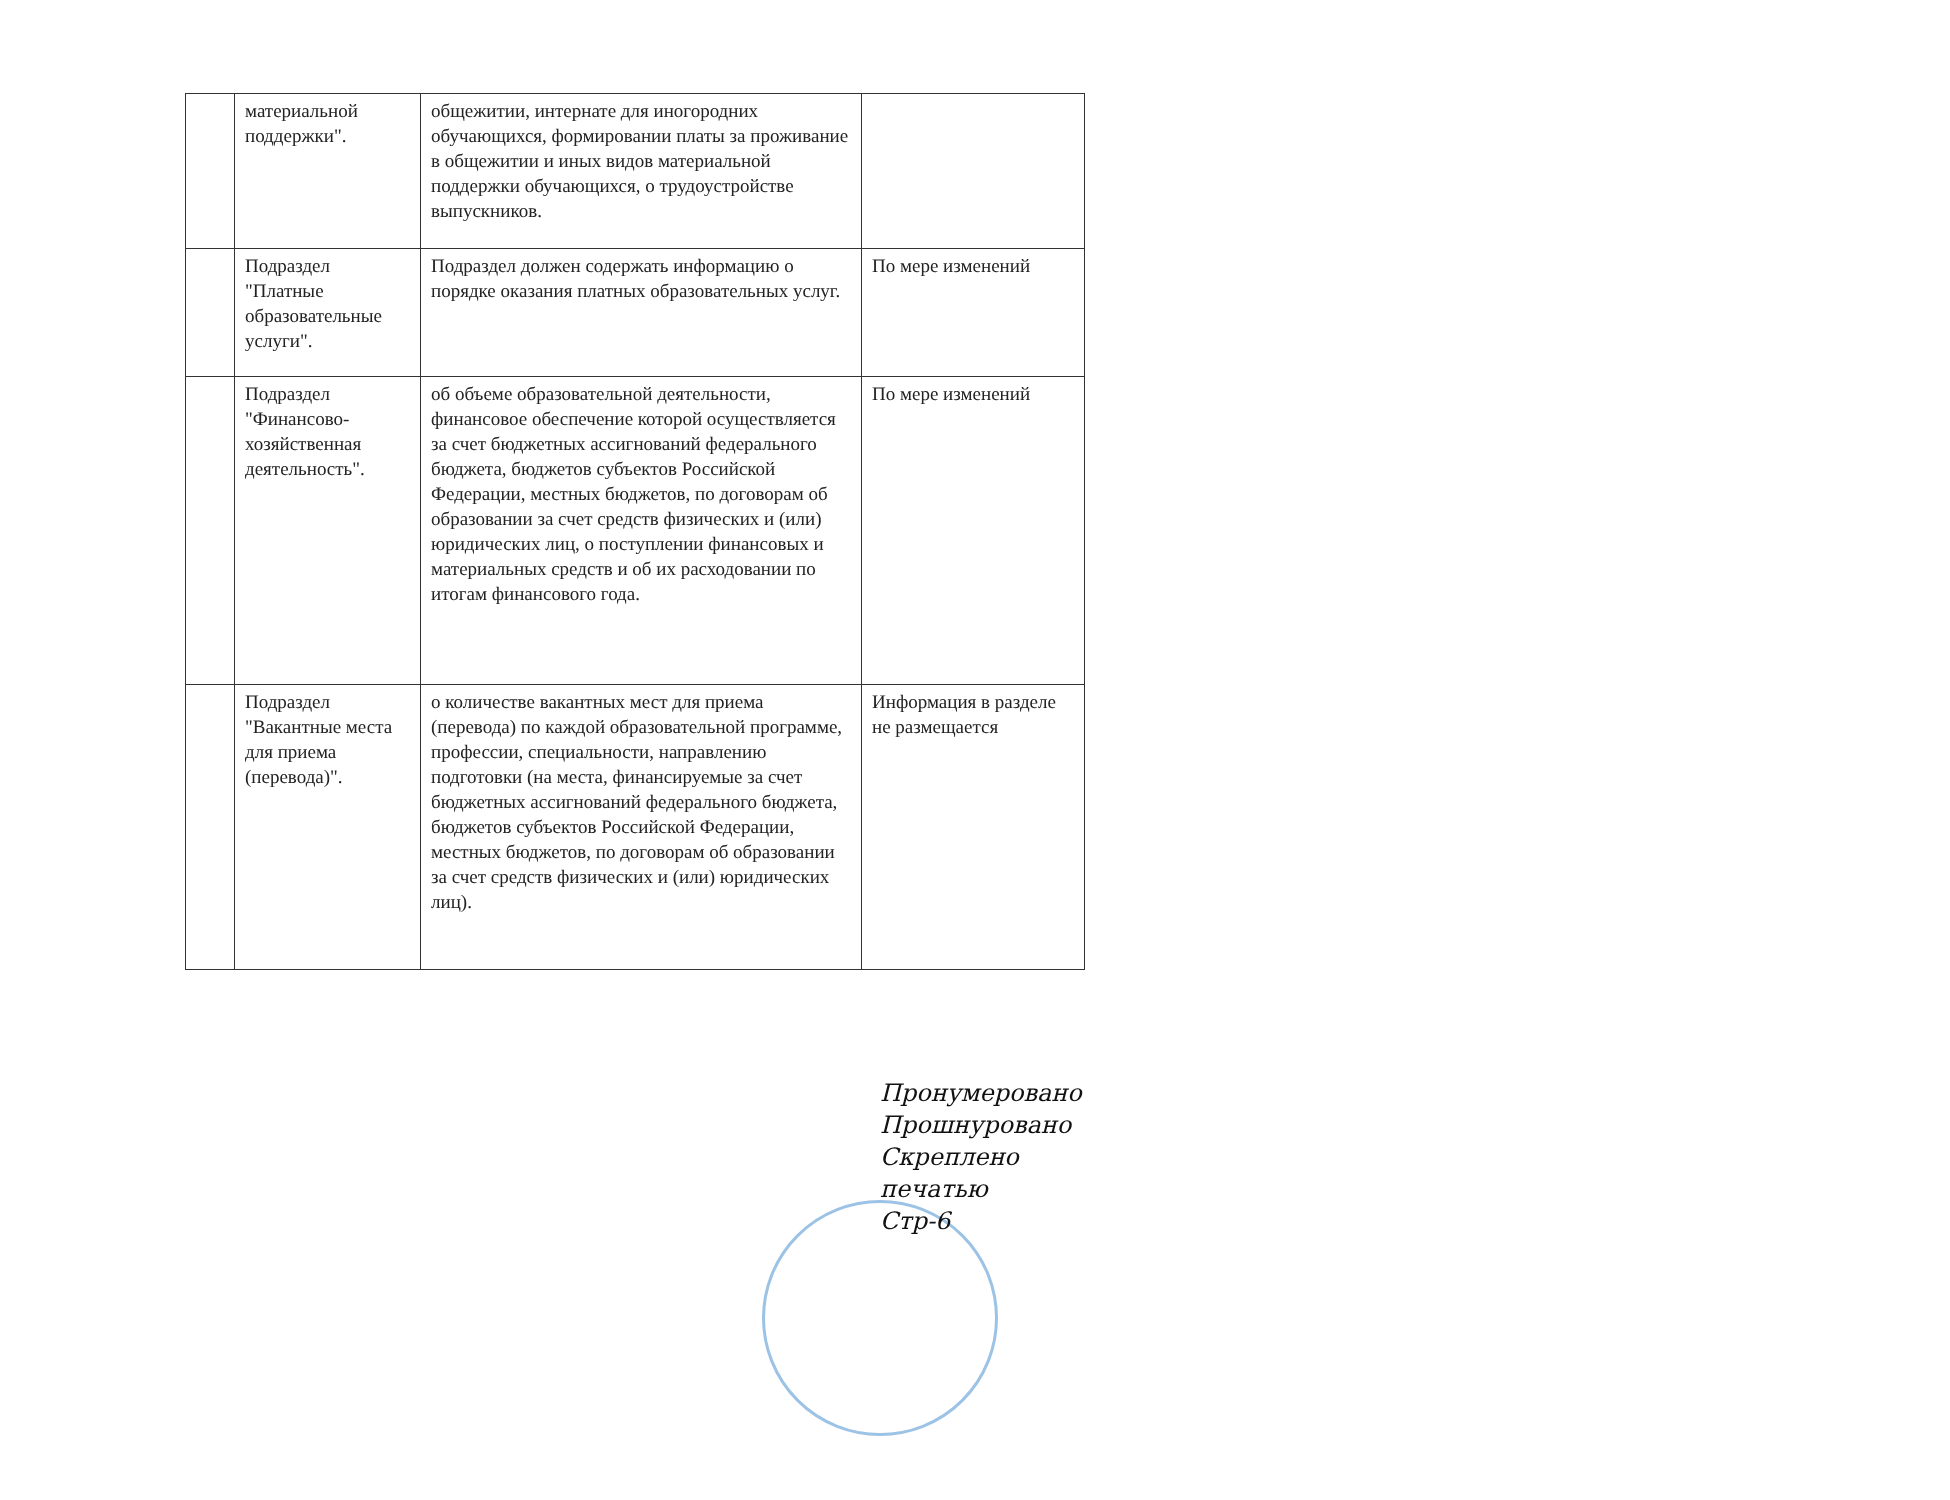| | материальной поддержки". | общежитии, интернате для иногородних обучающихся, формировании платы за проживание в общежитии и иных видов материальной поддержки обучающихся, о трудоустройстве выпускников. | |
| | Подраздел "Платные образовательные услуги". | Подраздел должен содержать информацию о порядке оказания платных образовательных услуг. | По мере изменений |
| | Подраздел "Финансово-хозяйственная деятельность". | об объеме образовательной деятельности, финансовое обеспечение которой осуществляется за счет бюджетных ассигнований федерального бюджета, бюджетов субъектов Российской Федерации, местных бюджетов, по договорам об образовании за счет средств физических и (или) юридических лиц, о поступлении финансовых и материальных средств и об их расходовании по итогам финансового года. | По мере изменений |
| | Подраздел "Вакантные места для приема (перевода)". | о количестве вакантных мест для приема (перевода) по каждой образовательной программе, профессии, специальности, направлению подготовки (на места, финансируемые за счет бюджетных ассигнований федерального бюджета, бюджетов субъектов Российской Федерации, местных бюджетов, по договорам об образовании за счет средств физических и (или) юридических лиц). | Информация в разделе не размещается |
Пронумеровано
Прошнуровано
Скреплено
печатью
Стр-6